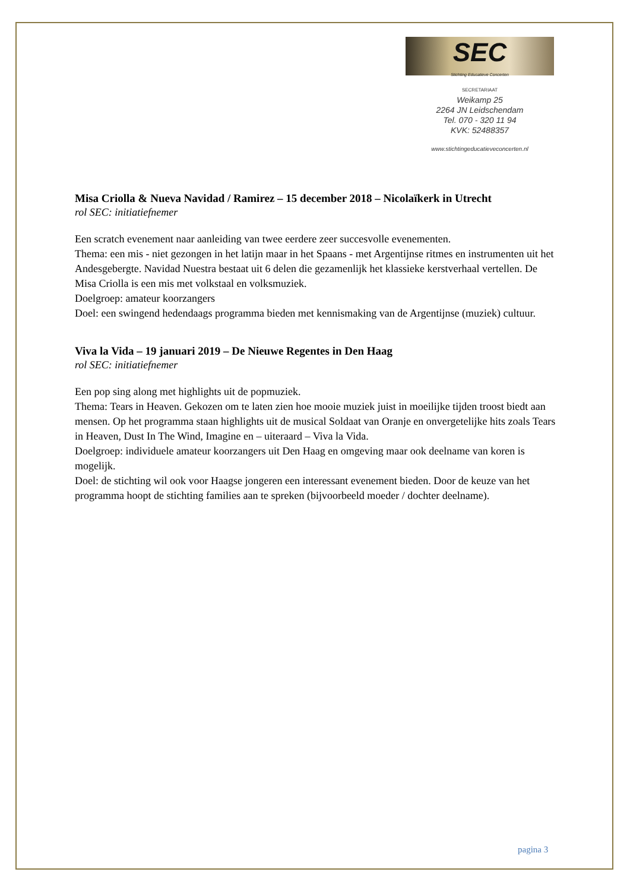SEC
Stichting Educatieve Concerten
SECRETARIAAT
Weikamp 25
2264 JN Leidschendam
Tel. 070 - 320 11 94
KVK: 52488357
www.stichtingeducatieveconcerten.nl
Misa Criolla & Nueva Navidad / Ramirez – 15 december 2018 – Nicolaïkerk in Utrecht
rol SEC: initiatiefnemer
Een scratch evenement naar aanleiding van twee eerdere zeer succesvolle evenementen.
Thema: een mis - niet gezongen in het latijn maar in het Spaans - met Argentijnse ritmes en instrumenten uit het Andesgebergte. Navidad Nuestra bestaat uit 6 delen die gezamenlijk het klassieke kerstverhaal vertellen. De Misa Criolla is een mis met volkstaal en volksmuziek.
Doelgroep: amateur koorzangers
Doel: een swingend hedendaags programma bieden met kennismaking van de Argentijnse (muziek) cultuur.
Viva la Vida – 19 januari 2019 – De Nieuwe Regentes in Den Haag
rol SEC: initiatiefnemer
Een pop sing along met highlights uit de popmuziek.
Thema: Tears in Heaven. Gekozen om te laten zien hoe mooie muziek juist in moeilijke tijden troost biedt aan mensen. Op het programma staan highlights uit de musical Soldaat van Oranje en onvergetelijke hits zoals Tears in Heaven, Dust In The Wind, Imagine en – uiteraard – Viva la Vida.
Doelgroep: individuele amateur koorzangers uit Den Haag en omgeving maar ook deelname van koren is mogelijk.
Doel: de stichting wil ook voor Haagse jongeren een interessant evenement bieden. Door de keuze van het programma hoopt de stichting families aan te spreken (bijvoorbeeld moeder / dochter deelname).
pagina 3